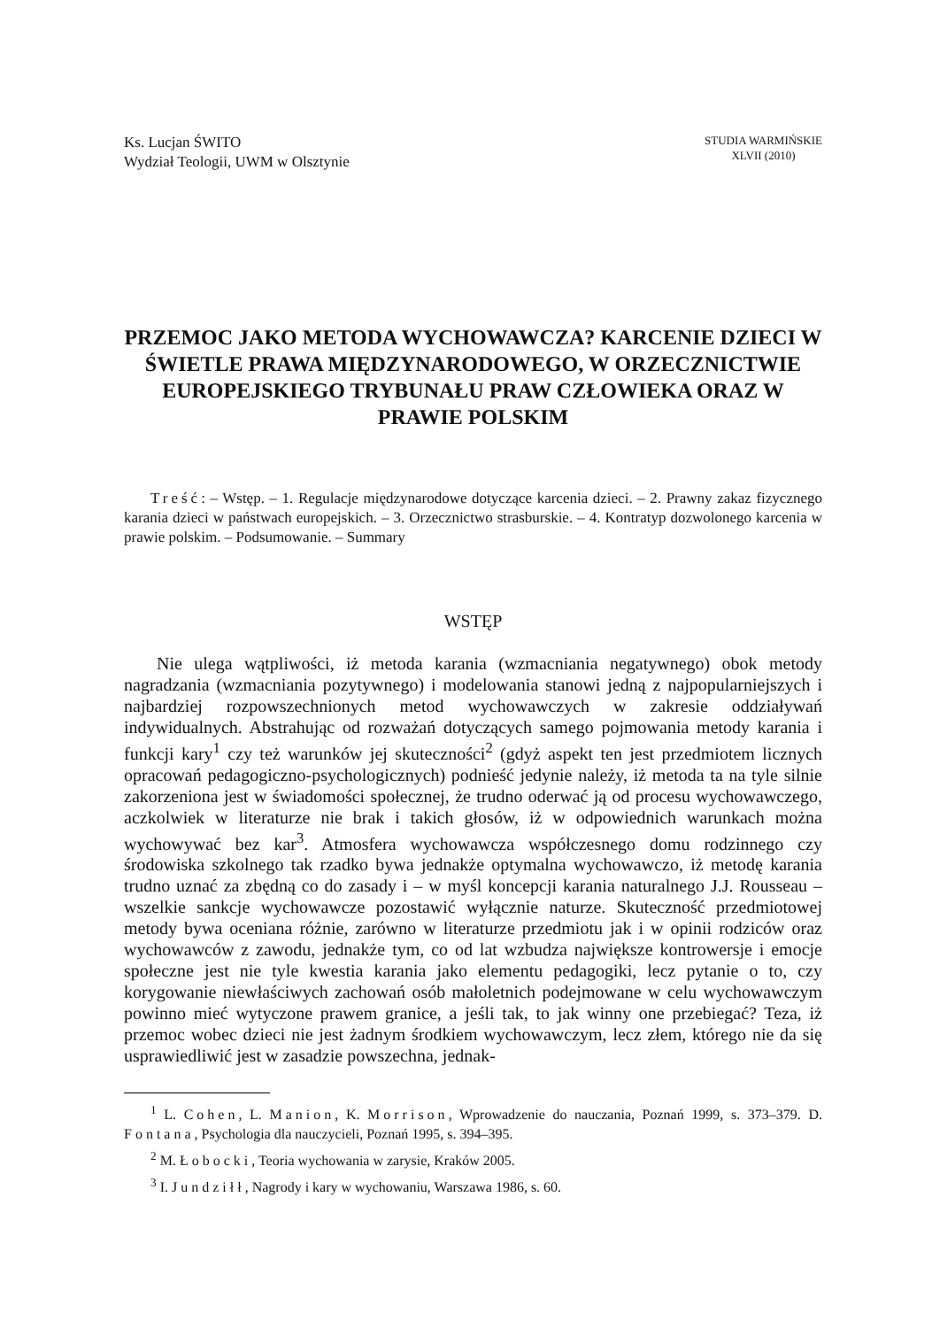Ks. Lucjan ŚWITO
Wydział Teologii, UWM w Olsztynie
STUDIA WARMIŃSKIE
XLVII (2010)
PRZEMOC JAKO METODA WYCHOWAWCZA? KARCENIE DZIECI W ŚWIETLE PRAWA MIĘDZYNARODOWEGO, W ORZECZNICTWIE EUROPEJSKIEGO TRYBUNAŁU PRAW CZŁOWIEKA ORAZ W PRAWIE POLSKIM
Treść: – Wstęp. – 1. Regulacje międzynarodowe dotyczące karcenia dzieci. – 2. Prawny zakaz fizycznego karania dzieci w państwach europejskich. – 3. Orzecznictwo strasburskie. – 4. Kontratyp dozwolonego karcenia w prawie polskim. – Podsumowanie. – Summary
WSTĘP
Nie ulega wątpliwości, iż metoda karania (wzmacniania negatywnego) obok metody nagradzania (wzmacniania pozytywnego) i modelowania stanowi jedną z najpopularniejszych i najbardziej rozpowszechnionych metod wychowawczych w zakresie oddziaływań indywidualnych. Abstrahując od rozważań dotyczących samego pojmowania metody karania i funkcji kary<sup>1</sup> czy też warunków jej skuteczności<sup>2</sup> (gdyż aspekt ten jest przedmiotem licznych opracowań pedagogiczno-psychologicznych) podnieść jedynie należy, iż metoda ta na tyle silnie zakorzeniona jest w świadomości społecznej, że trudno oderwać ją od procesu wychowawczego, aczkolwiek w literaturze nie brak i takich głosów, iż w odpowiednich warunkach można wychowywać bez kar<sup>3</sup>. Atmosfera wychowawcza współczesnego domu rodzinnego czy środowiska szkolnego tak rzadko bywa jednakże optymalna wychowawczo, iż metodę karania trudno uznać za zbędną co do zasady i – w myśl koncepcji karania naturalnego J.J. Rousseau – wszelkie sankcje wychowawcze pozostawić wyłącznie naturze. Skuteczność przedmiotowej metody bywa oceniana różnie, zarówno w literaturze przedmiotu jak i w opinii rodziców oraz wychowawców z zawodu, jednakże tym, co od lat wzbudza największe kontrowersje i emocje społeczne jest nie tyle kwestia karania jako elementu pedagogiki, lecz pytanie o to, czy korygowanie niewłaściwych zachowań osób małoletnich podejmowane w celu wychowawczym powinno mieć wytyczone prawem granice, a jeśli tak, to jak winny one przebiegać? Teza, iż przemoc wobec dzieci nie jest żadnym środkiem wychowawczym, lecz złem, którego nie da się usprawiedliwić jest w zasadzie powszechna, jednak-
<sup>1</sup> L. Cohen, L. Manion, K. Morrison, Wprowadzenie do nauczania, Poznań 1999, s. 373–379. D. Fontana, Psychologia dla nauczycieli, Poznań 1995, s. 394–395.
<sup>2</sup> M. Łobocki, Teoria wychowania w zarysie, Kraków 2005.
<sup>3</sup> I. Jundziłł, Nagrody i kary w wychowaniu, Warszawa 1986, s. 60.